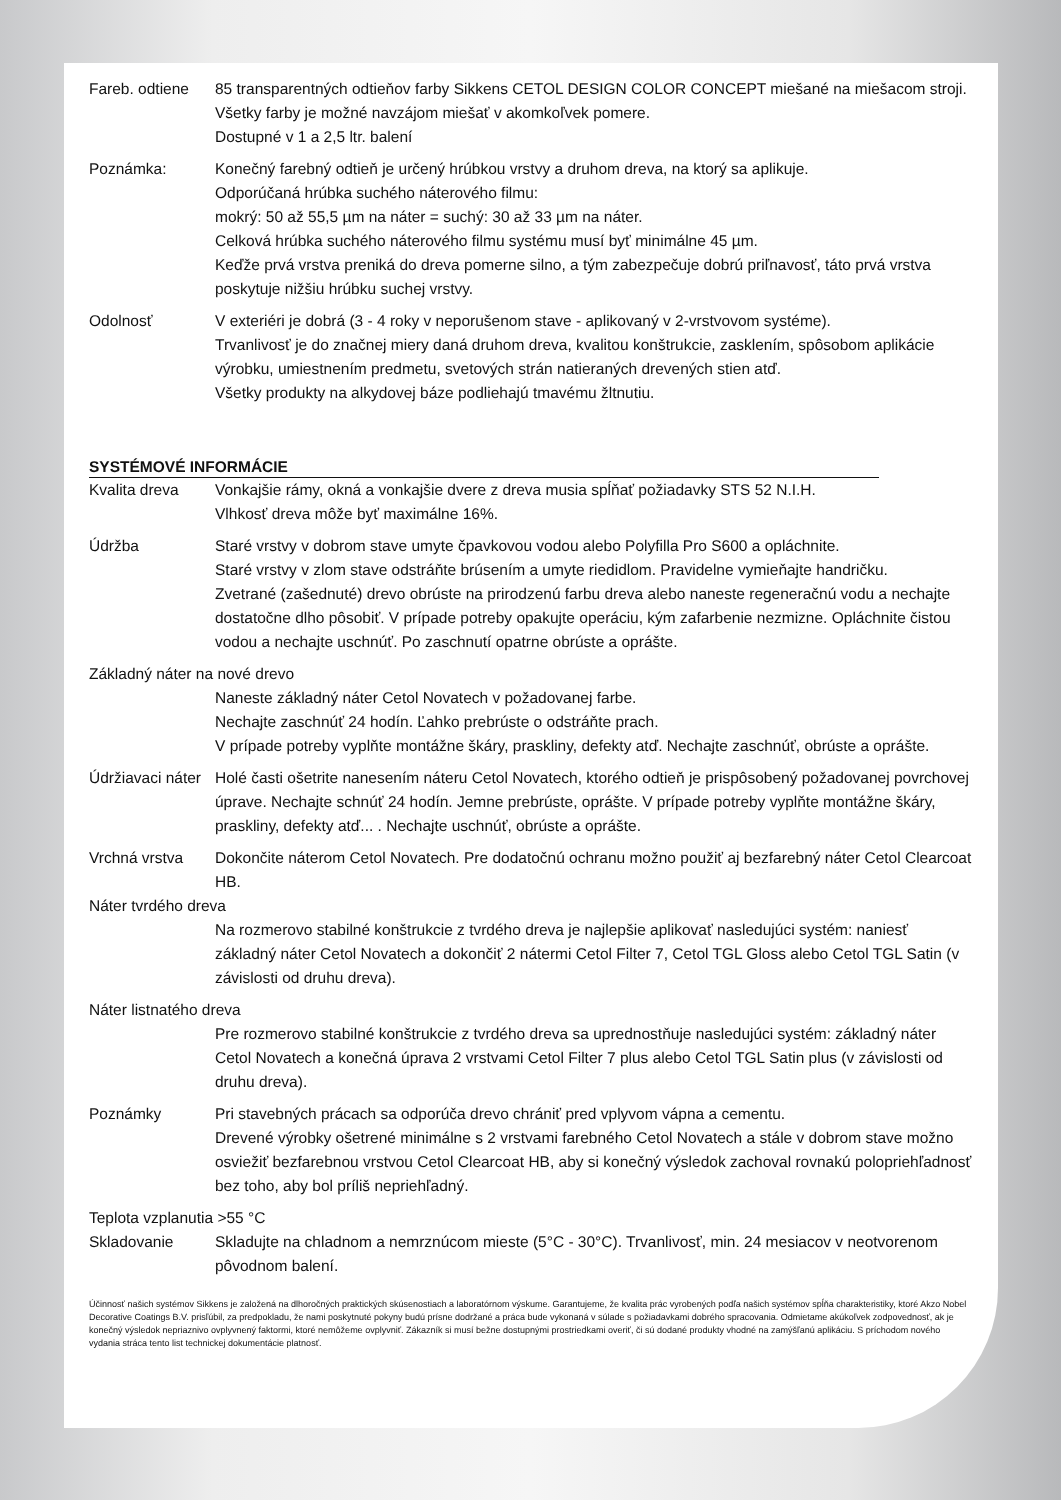Fareb. odtiene
85 transparentných odtieňov farby Sikkens CETOL DESIGN COLOR CONCEPT miešané na miešacom stroji. Všetky farby je možné navzájom miešať v akomkoľvek pomere.
Dostupné v 1 a 2,5 ltr. balení
Poznámka: Konečný farebný odtieň je určený hrúbkou vrstvy a druhom dreva, na ktorý sa aplikuje.
Odporúčaná hrúbka suchého náterového filmu:
mokrý: 50 až 55,5 µm na náter = suchý: 30 až 33 µm na náter.
Celková hrúbka suchého náterového filmu systému musí byť minimálne 45 µm.
Keďže prvá vrstva preniká do dreva pomerne silno, a tým zabezpečuje dobrú priľnavosť, táto prvá vrstva poskytuje nižšiu hrúbku suchej vrstvy.
Odolnosť V exteriéri je dobrá (3 - 4 roky v neporušenom stave - aplikovaný v 2-vrstvovom systéme).
Trvanlivosť je do značnej miery daná druhom dreva, kvalitou konštrukcie, zasklením, spôsobom aplikácie výrobku, umiestnením predmetu, svetových strán natieraných drevených stien atď.
Všetky produkty na alkydovej báze podliehajú tmavému žltnutiu.
SYSTÉMOVÉ INFORMÁCIE
Kvalita dreva Vonkajšie rámy, okná a vonkajšie dvere z dreva musia spĺňať požiadavky STS 52 N.I.H.
Vlhkosť dreva môže byť maximálne 16%.
Údržba Staré vrstvy v dobrom stave umyte čpavkovou vodou alebo Polyfilla Pro S600 a opláchnite.
Staré vrstvy v zlom stave odstráňte brúsením a umyte riedidlom. Pravidelne vymieňajte handričku.
Zvetrané (zašednuté) drevo obrúste na prirodzenú farbu dreva alebo naneste regeneračnú vodu a nechajte dostatočne dlho pôsobiť. V prípade potreby opakujte operáciu, kým zafarbenie nezmizne. Opláchnite čistou vodou a nechajte uschnúť. Po zaschnutí opatrne obrúste a oprášte.
Základný náter na nové drevo
Naneste základný náter Cetol Novatech v požadovanej farbe.
Nechajte zaschnúť 24 hodín. Ľahko prebrúste o odstráňte prach.
V prípade potreby vyplňte montážne škáry, praskliny, defekty atď. Nechajte zaschnúť, obrúste a oprášte.
Údržiavaci náter
Holé časti ošetrite nanesením náteru Cetol Novatech, ktorého odtieň je prispôsobený požadovanej povrchovej úprave. Nechajte schnúť 24 hodín. Jemne prebrúste, oprášte. V prípade potreby vyplňte montážne škáry, praskliny, defekty atď... . Nechajte uschnúť, obrúste a oprášte.
Vrchná vrstva Dokončite náterom Cetol Novatech. Pre dodatočnú ochranu možno použiť aj bezfarebný náter Cetol Clearcoat HB.
Náter tvrdého dreva
Na rozmerovo stabilné konštrukcie z tvrdého dreva je najlepšie aplikovať nasledujúci systém: naniesť základný náter Cetol Novatech a dokončiť 2 nátermi Cetol Filter 7, Cetol TGL Gloss alebo Cetol TGL Satin (v závislosti od druhu dreva).
Náter listnatého dreva
Pre rozmerovo stabilné konštrukcie z tvrdého dreva sa uprednostňuje nasledujúci systém: základný náter Cetol Novatech a konečná úprava 2 vrstvami Cetol Filter 7 plus alebo Cetol TGL Satin plus (v závislosti od druhu dreva).
Poznámky Pri stavebných prácach sa odporúča drevo chrániť pred vplyvom vápna a cementu.
Drevené výrobky ošetrené minimálne s 2 vrstvami farebného Cetol Novatech a stále v dobrom stave možno osviežiť bezfarebnou vrstvou Cetol Clearcoat HB, aby si konečný výsledok zachoval rovnakú polopriehľadnosť bez toho, aby bol príliš nepriehľadný.
Teplota vzplanutia >55 °C
Skladovanie Skladujte na chladnom a nemrznúcom mieste (5°C - 30°C). Trvanlivosť, min. 24 mesiacov v neotvorenom pôvodnom balení.
Účinnosť našich systémov Sikkens je založená na dlhoročných praktických skúsenostiach a laboratórnom výskume. Garantujeme, že kvalita prác vyrobených podľa našich systémov spĺňa charakteristiky, ktoré Akzo Nobel Decorative Coatings B.V. prisľúbil, za predpokladu, že nami poskytnuté pokyny budú prísne dodržané a práca bude vykonaná v súlade s požiadavkami dobrého spracovania. Odmietame akúkoľvek zodpovednosť, ak je konečný výsledok nepriaznivo ovplyvnený faktormi, ktoré nemôžeme ovplyvniť. Zákazník si musí bežne dostupnými prostriedkami overiť, či sú dodané produkty vhodné na zamýšľanú aplikáciu. S príchodom nového vydania stráca tento list technickej dokumentácie platnosť.